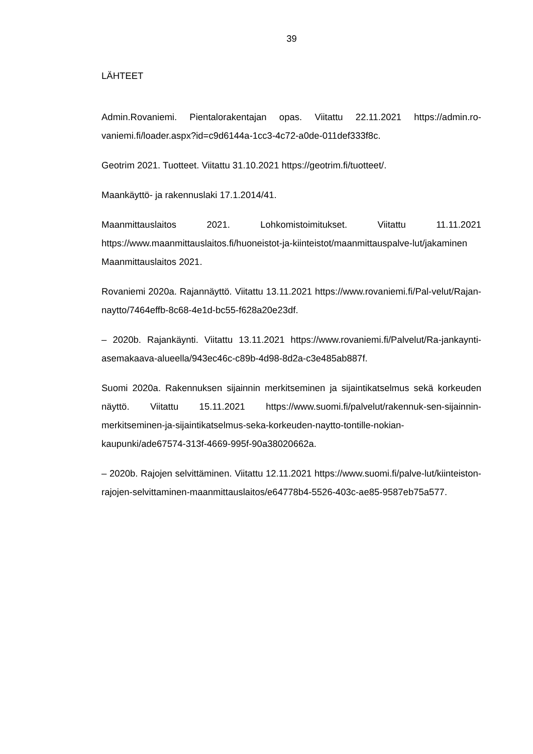39
LÄHTEET
Admin.Rovaniemi. Pientalorakentajan opas. Viitattu 22.11.2021 https://admin.ro-vaniemi.fi/loader.aspx?id=c9d6144a-1cc3-4c72-a0de-011def333f8c.
Geotrim 2021. Tuotteet. Viitattu 31.10.2021 https://geotrim.fi/tuotteet/.
Maankäyttö- ja rakennuslaki 17.1.2014/41.
Maanmittauslaitos 2021. Lohkomistoimitukset. Viitattu 11.11.2021 https://www.maanmittauslaitos.fi/huoneistot-ja-kiinteistot/maanmittauspalve-lut/jakaminen Maanmittauslaitos 2021.
Rovaniemi 2020a. Rajannäyttö. Viitattu 13.11.2021 https://www.rovaniemi.fi/Pal-velut/Rajan-naytto/7464effb-8c68-4e1d-bc55-f628a20e23df.
– 2020b. Rajankäynti. Viitattu 13.11.2021 https://www.rovaniemi.fi/Palvelut/Ra-jankaynti-asemakaava-alueella/943ec46c-c89b-4d98-8d2a-c3e485ab887f.
Suomi 2020a. Rakennuksen sijainnin merkitseminen ja sijaintikatselmus sekä korkeuden näyttö. Viitattu 15.11.2021 https://www.suomi.fi/palvelut/rakennuk-sen-sijainnin-merkitseminen-ja-sijaintikatselmus-seka-korkeuden-naytto-tontille-nokian-kaupunki/ade67574-313f-4669-995f-90a38020662a.
– 2020b. Rajojen selvittäminen. Viitattu 12.11.2021 https://www.suomi.fi/palve-lut/kiinteiston-rajojen-selvittaminen-maanmittauslaitos/e64778b4-5526-403c-ae85-9587eb75a577.